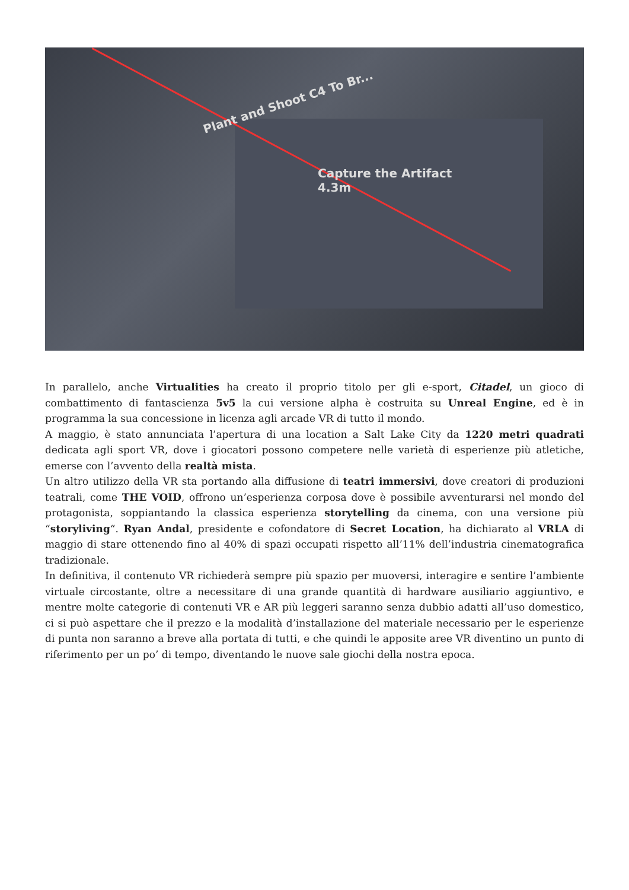Plant and Shoot C4 To Br...
Capture the Artifact
4.3m
In parallelo, anche Virtualities ha creato il proprio titolo per gli e-sport, Citadel, un gioco di combattimento di fantascienza 5v5 la cui versione alpha è costruita su Unreal Engine, ed è in programma la sua concessione in licenza agli arcade VR di tutto il mondo.
A maggio, è stato annunciata l’apertura di una location a Salt Lake City da 1220 metri quadrati dedicata agli sport VR, dove i giocatori possono competere nelle varietà di esperienze più atletiche, emerse con l’avvento della realtà mista.
Un altro utilizzo della VR sta portando alla diffusione di teatri immersivi, dove creatori di produzioni teatrali, come THE VOID, offrono un’esperienza corposa dove è possibile avventurarsi nel mondo del protagonista, soppiantando la classica esperienza storytelling da cinema, con una versione più “storyliving“. Ryan Andal, presidente e cofondatore di Secret Location, ha dichiarato al VRLA di maggio di stare ottenendo fino al 40% di spazi occupati rispetto all’11% dell’industria cinematografica tradizionale.
In definitiva, il contenuto VR richiederà sempre più spazio per muoversi, interagire e sentire l’ambiente virtuale circostante, oltre a necessitare di una grande quantità di hardware ausiliario aggiuntivo, e mentre molte categorie di contenuti VR e AR più leggeri saranno senza dubbio adatti all’uso domestico, ci si può aspettare che il prezzo e la modalità d’installazione del materiale necessario per le esperienze di punta non saranno a breve alla portata di tutti, e che quindi le apposite aree VR diventino un punto di riferimento per un po’ di tempo, diventando le nuove sale giochi della nostra epoca.